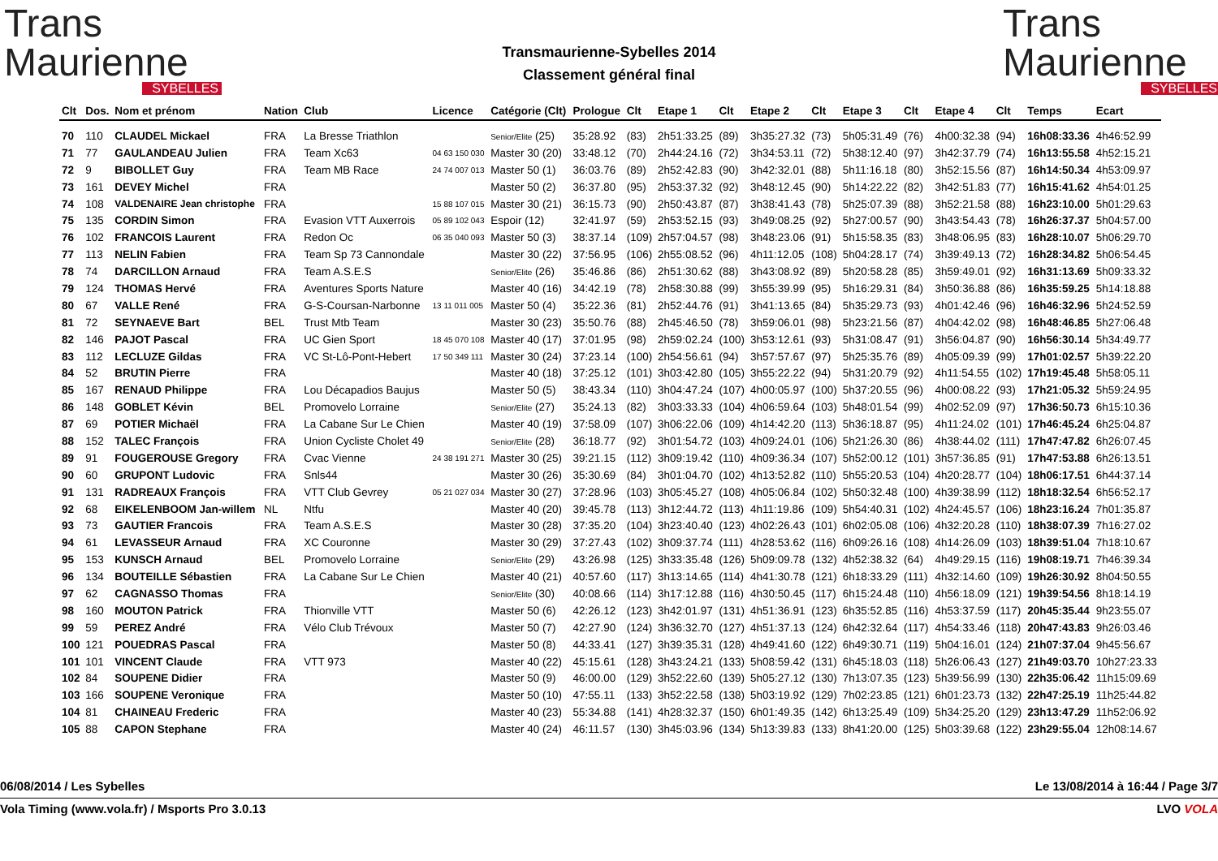Trans
Maurienne
SYBELLES
Transmaurienne-Sybelles 2014
Classement général final
Trans
Maurienne
SYBELLES
| Clt | Dos. | Nom et prénom | Nation | Club | Licence | Catégorie (Clt) | Prologue | Clt | Etape 1 | Clt | Etape 2 | Clt | Etape 3 | Clt | Etape 4 | Clt | Temps | Ecart |
| --- | --- | --- | --- | --- | --- | --- | --- | --- | --- | --- | --- | --- | --- | --- | --- | --- | --- | --- |
| 70 | 110 | CLAUDEL Mickael | FRA | La Bresse Triathlon | | Senior/Elite (25) | 35:28.92 | (83) | 2h51:33.25 | (89) | 3h35:27.32 | (73) | 5h05:31.49 | (76) | 4h00:32.38 | (94) | 16h08:33.36 | 4h46:52.99 |
| 71 | 77 | GAULANDEAU Julien | FRA | Team Xc63 | 04 63 150 030 | Master 30 (20) | 33:48.12 | (70) | 2h44:24.16 | (72) | 3h34:53.11 | (72) | 5h38:12.40 | (97) | 3h42:37.79 | (74) | 16h13:55.58 | 4h52:15.21 |
| 72 | 9 | BIBOLLET Guy | FRA | Team MB Race | 24 74 007 013 | Master 50 (1) | 36:03.76 | (89) | 2h52:42.83 | (90) | 3h42:32.01 | (88) | 5h11:16.18 | (80) | 3h52:15.56 | (87) | 16h14:50.34 | 4h53:09.97 |
| 73 | 161 | DEVEY Michel | FRA | | | Master 50 (2) | 36:37.80 | (95) | 2h53:37.32 | (92) | 3h48:12.45 | (90) | 5h14:22.22 | (82) | 3h42:51.83 | (77) | 16h15:41.62 | 4h54:01.25 |
| 74 | 108 | VALDENAIRE Jean christophe | FRA | | 15 88 107 015 | Master 30 (21) | 36:15.73 | (90) | 2h50:43.87 | (87) | 3h38:41.43 | (78) | 5h25:07.39 | (88) | 3h52:21.58 | (88) | 16h23:10.00 | 5h01:29.63 |
| 75 | 135 | CORDIN Simon | FRA | Evasion VTT Auxerrois | 05 89 102 043 | Espoir (12) | 32:41.97 | (59) | 2h53:52.15 | (93) | 3h49:08.25 | (92) | 5h27:00.57 | (90) | 3h43:54.43 | (78) | 16h26:37.37 | 5h04:57.00 |
| 76 | 102 | FRANCOIS Laurent | FRA | Redon Oc | 06 35 040 093 | Master 50 (3) | 38:37.14 | (109) | 2h57:04.57 | (98) | 3h48:23.06 | (91) | 5h15:58.35 | (83) | 3h48:06.95 | (83) | 16h28:10.07 | 5h06:29.70 |
| 77 | 113 | NELIN Fabien | FRA | Team Sp 73 Cannondale | | Master 30 (22) | 37:56.95 | (106) | 2h55:08.52 | (96) | 4h11:12.05 | (108) | 5h04:28.17 | (74) | 3h39:49.13 | (72) | 16h28:34.82 | 5h06:54.45 |
| 78 | 74 | DARCILLON Arnaud | FRA | Team A.S.E.S | | Senior/Elite (26) | 35:46.86 | (86) | 2h51:30.62 | (88) | 3h43:08.92 | (89) | 5h20:58.28 | (85) | 3h59:49.01 | (92) | 16h31:13.69 | 5h09:33.32 |
| 79 | 124 | THOMAS Hervé | FRA | Aventures Sports Nature | | Master 40 (16) | 34:42.19 | (78) | 2h58:30.88 | (99) | 3h55:39.99 | (95) | 5h16:29.31 | (84) | 3h50:36.88 | (86) | 16h35:59.25 | 5h14:18.88 |
| 80 | 67 | VALLE René | FRA | G-S-Coursan-Narbonne | 13 11 011 005 | Master 50 (4) | 35:22.36 | (81) | 2h52:44.76 | (91) | 3h41:13.65 | (84) | 5h35:29.73 | (93) | 4h01:42.46 | (96) | 16h46:32.96 | 5h24:52.59 |
| 81 | 72 | SEYNAEVE Bart | BEL | Trust Mtb Team | | Master 30 (23) | 35:50.76 | (88) | 2h45:46.50 | (78) | 3h59:06.01 | (98) | 5h23:21.56 | (87) | 4h04:42.02 | (98) | 16h48:46.85 | 5h27:06.48 |
| 82 | 146 | PAJOT Pascal | FRA | UC Gien Sport | 18 45 070 108 | Master 40 (17) | 37:01.95 | (98) | 2h59:02.24 | (100) | 3h53:12.61 | (93) | 5h31:08.47 | (91) | 3h56:04.87 | (90) | 16h56:30.14 | 5h34:49.77 |
| 83 | 112 | LECLUZE Gildas | FRA | VC St-Lô-Pont-Hebert | 17 50 349 111 | Master 30 (24) | 37:23.14 | (100) | 2h54:56.61 | (94) | 3h57:57.67 | (97) | 5h25:35.76 | (89) | 4h05:09.39 | (99) | 17h01:02.57 | 5h39:22.20 |
| 84 | 52 | BRUTIN Pierre | FRA | | | Master 40 (18) | 37:25.12 | (101) | 3h03:42.80 | (105) | 3h55:22.22 | (94) | 5h31:20.79 | (92) | 4h11:54.55 | (102) | 17h19:45.48 | 5h58:05.11 |
| 85 | 167 | RENAUD Philippe | FRA | Lou Décapadios Baujus | | Master 50 (5) | 38:43.34 | (110) | 3h04:47.24 | (107) | 4h00:05.97 | (100) | 5h37:20.55 | (96) | 4h00:08.22 | (93) | 17h21:05.32 | 5h59:24.95 |
| 86 | 148 | GOBLET Kévin | BEL | Promovelo Lorraine | | Senior/Elite (27) | 35:24.13 | (82) | 3h03:33.33 | (104) | 4h06:59.64 | (103) | 5h48:01.54 | (99) | 4h02:52.09 | (97) | 17h36:50.73 | 6h15:10.36 |
| 87 | 69 | POTIER Michaël | FRA | La Cabane Sur Le Chien | | Master 40 (19) | 37:58.09 | (107) | 3h06:22.06 | (109) | 4h14:42.20 | (113) | 5h36:18.87 | (95) | 4h11:24.02 | (101) | 17h46:45.24 | 6h25:04.87 |
| 88 | 152 | TALEC François | FRA | Union Cycliste Cholet 49 | | Senior/Elite (28) | 36:18.77 | (92) | 3h01:54.72 | (103) | 4h09:24.01 | (106) | 5h21:26.30 | (86) | 4h38:44.02 | (111) | 17h47:47.82 | 6h26:07.45 |
| 89 | 91 | FOUGEROUSE Gregory | FRA | Cvac Vienne | 24 38 191 271 | Master 30 (25) | 39:21.15 | (112) | 3h09:19.42 | (110) | 4h09:36.34 | (107) | 5h52:00.12 | (101) | 3h57:36.85 | (91) | 17h47:53.88 | 6h26:13.51 |
| 90 | 60 | GRUPONT Ludovic | FRA | Snls44 | | Master 30 (26) | 35:30.69 | (84) | 3h01:04.70 | (102) | 4h13:52.82 | (110) | 5h55:20.53 | (104) | 4h20:28.77 | (104) | 18h06:17.51 | 6h44:37.14 |
| 91 | 131 | RADREAUX François | FRA | VTT Club Gevrey | 05 21 027 034 | Master 30 (27) | 37:28.96 | (103) | 3h05:45.27 | (108) | 4h05:06.84 | (102) | 5h50:32.48 | (100) | 4h39:38.99 | (112) | 18h18:32.54 | 6h56:52.17 |
| 92 | 68 | EIKELENBOOM Jan-willem | NL | Ntfu | | Master 40 (20) | 39:45.78 | (113) | 3h12:44.72 | (113) | 4h11:19.86 | (109) | 5h54:40.31 | (102) | 4h24:45.57 | (106) | 18h23:16.24 | 7h01:35.87 |
| 93 | 73 | GAUTIER Francois | FRA | Team A.S.E.S | | Master 30 (28) | 37:35.20 | (104) | 3h23:40.40 | (123) | 4h02:26.43 | (101) | 6h02:05.08 | (106) | 4h32:20.28 | (110) | 18h38:07.39 | 7h16:27.02 |
| 94 | 61 | LEVASSEUR Arnaud | FRA | XC Couronne | | Master 30 (29) | 37:27.43 | (102) | 3h09:37.74 | (111) | 4h28:53.62 | (116) | 6h09:26.16 | (108) | 4h14:26.09 | (103) | 18h39:51.04 | 7h18:10.67 |
| 95 | 153 | KUNSCH Arnaud | BEL | Promovelo Lorraine | | Senior/Elite (29) | 43:26.98 | (125) | 3h33:35.48 | (126) | 5h09:09.78 | (132) | 4h52:38.32 | (64) | 4h49:29.15 | (116) | 19h08:19.71 | 7h46:39.34 |
| 96 | 134 | BOUTEILLE Sébastien | FRA | La Cabane Sur Le Chien | | Master 40 (21) | 40:57.60 | (117) | 3h13:14.65 | (114) | 4h41:30.78 | (121) | 6h18:33.29 | (111) | 4h32:14.60 | (109) | 19h26:30.92 | 8h04:50.55 |
| 97 | 62 | CAGNASSO Thomas | FRA | | | Senior/Elite (30) | 40:08.66 | (114) | 3h17:12.88 | (116) | 4h30:50.45 | (117) | 6h15:24.48 | (110) | 4h56:18.09 | (121) | 19h39:54.56 | 8h18:14.19 |
| 98 | 160 | MOUTON Patrick | FRA | Thionville VTT | | Master 50 (6) | 42:26.12 | (123) | 3h42:01.97 | (131) | 4h51:36.91 | (123) | 6h35:52.85 | (116) | 4h53:37.59 | (117) | 20h45:35.44 | 9h23:55.07 |
| 99 | 59 | PEREZ André | FRA | Vélo Club Trévoux | | Master 50 (7) | 42:27.90 | (124) | 3h36:32.70 | (127) | 4h51:37.13 | (124) | 6h42:32.64 | (117) | 4h54:33.46 | (118) | 20h47:43.83 | 9h26:03.46 |
| 100 | 121 | POUEDRAS Pascal | FRA | | | Master 50 (8) | 44:33.41 | (127) | 3h39:35.31 | (128) | 4h49:41.60 | (122) | 6h49:30.71 | (119) | 5h04:16.01 | (124) | 21h07:37.04 | 9h45:56.67 |
| 101 | 101 | VINCENT Claude | FRA | VTT 973 | | Master 40 (22) | 45:15.61 | (128) | 3h43:24.21 | (133) | 5h08:59.42 | (131) | 6h45:18.03 | (118) | 5h26:06.43 | (127) | 21h49:03.70 | 10h27:23.33 |
| 102 | 84 | SOUPENE Didier | FRA | | | Master 50 (9) | 46:00.00 | (129) | 3h52:22.60 | (139) | 5h05:27.12 | (130) | 7h13:07.35 | (123) | 5h39:56.99 | (130) | 22h35:06.42 | 11h15:09.69 |
| 103 | 166 | SOUPENE Veronique | FRA | | | Master 50 (10) | 47:55.11 | (133) | 3h52:22.58 | (138) | 5h03:19.92 | (129) | 7h02:23.85 | (121) | 6h01:23.73 | (132) | 22h47:25.19 | 11h25:44.82 |
| 104 | 81 | CHAINEAU Frederic | FRA | | | Master 40 (23) | 55:34.88 | (141) | 4h28:32.37 | (150) | 6h01:49.35 | (142) | 6h13:25.49 | (109) | 5h34:25.20 | (129) | 23h13:47.29 | 11h52:06.92 |
| 105 | 88 | CAPON Stephane | FRA | | | Master 40 (24) | 46:11.57 | (130) | 3h45:03.96 | (134) | 5h13:39.83 | (133) | 8h41:20.00 | (125) | 5h03:39.68 | (122) | 23h29:55.04 | 12h08:14.67 |
06/08/2014 / Les Sybelles Le 13/08/2014 à 16:44 / Page 3/7
Vola Timing (www.vola.fr) / Msports Pro 3.0.13 LVO VOLA